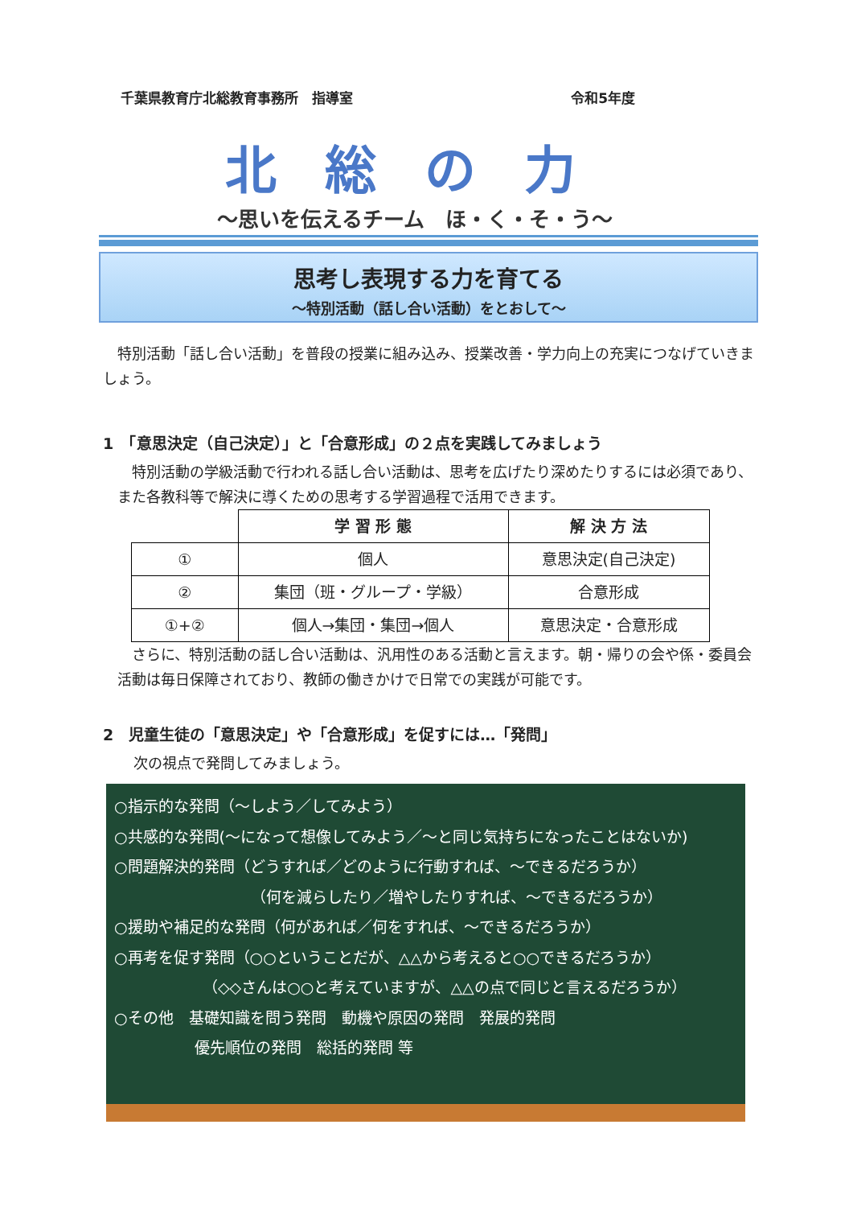千葉県教育庁北総教育事務所　指導室 令和5年度
北総の力
～思いを伝えるチーム　ほ・く・そ・う～
思考し表現する力を育てる
～特別活動（話し合い活動）をとおして～
　特別活動「話し合い活動」を普段の授業に組み込み、授業改善・学力向上の充実につなげていきましょう。
1　「意思決定（自己決定）」と「合意形成」の２点を実践してみましょう
　特別活動の学級活動で行われる話し合い活動は、思考を広げたり深めたりするには必須であり、また各教科等で解決に導くための思考する学習過程で活用できます。
| | 学 習 形 態 | 解 決 方 法 |
| ① | 個人 | 意思決定(自己決定) |
| ② | 集団（班・グループ・学級） | 合意形成 |
| ①+② | 個人→集団・集団→個人 | 意思決定・合意形成 |
　さらに、特別活動の話し合い活動は、汎用性のある活動と言えます。朝・帰りの会や係・委員会活動は毎日保障されており、教師の働きかけで日常での実践が可能です。
2　児童生徒の「意思決定」や「合意形成」を促すには…「発問」
次の視点で発問してみましょう。
○指示的な発問（～しよう／してみよう）
○共感的な発問(～になって想像してみよう／～と同じ気持ちになったことはないか)
○問題解決的発問（どうすれば／どのように行動すれば、～できるだろうか）
（何を減らしたり／増やしたりすれば、～できるだろうか）
○援助や補足的な発問（何があれば／何をすれば、～できるだろうか）
○再考を促す発問（○○ということだが、△△から考えると○○できるだろうか）
（◇◇さんは○○と考えていますが、△△の点で同じと言えるだろうか）
○その他　基礎知識を問う発問　動機や原因の発問　発展的発問
優先順位の発問　総括的発問 等